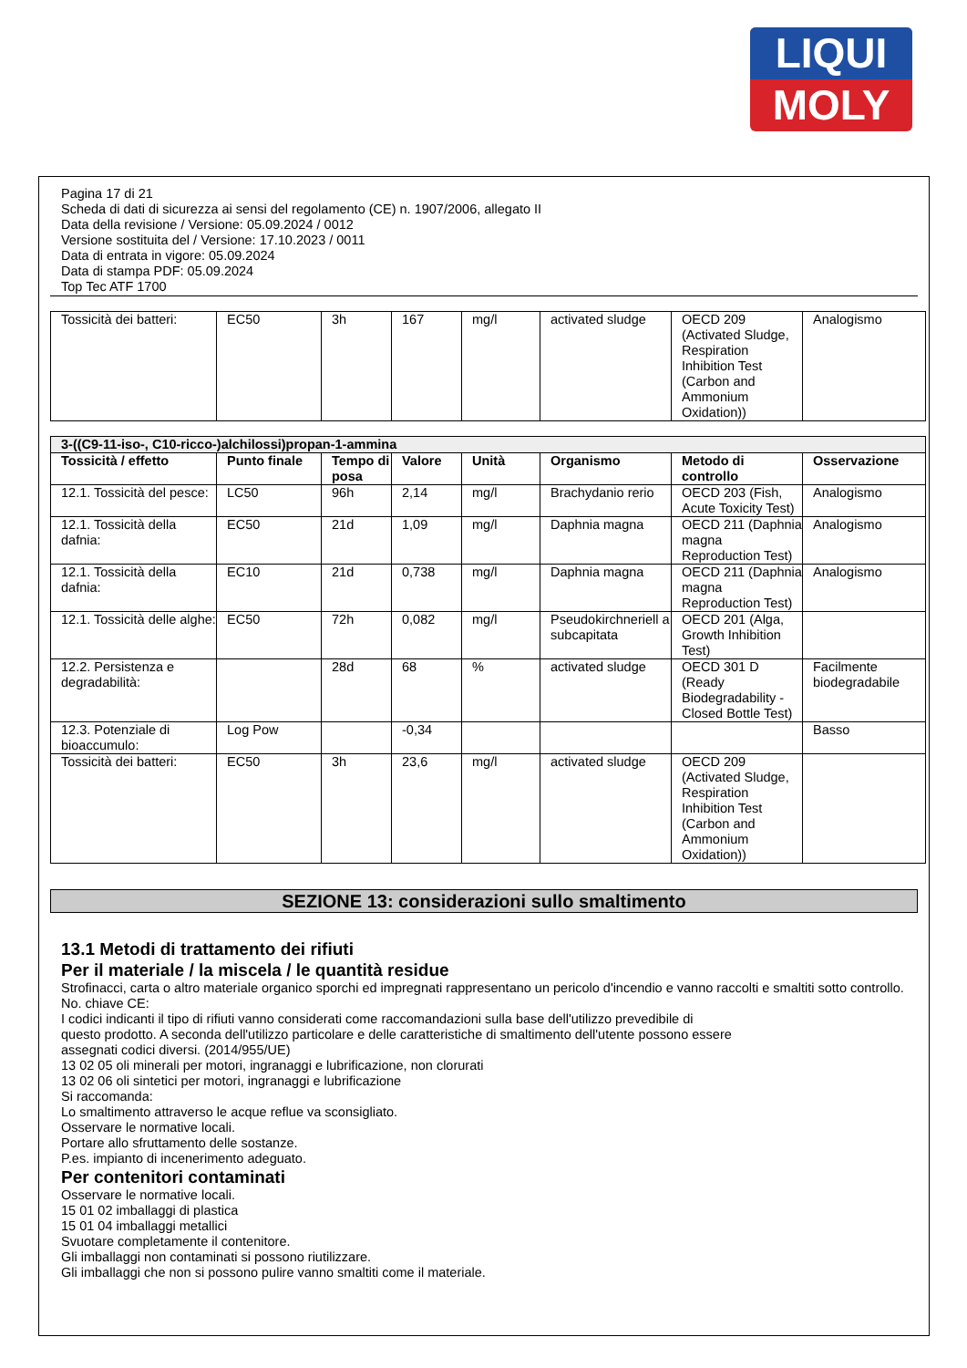LIQUI
MOLY
Pagina 17 di 21
Scheda di dati di sicurezza ai sensi del regolamento (CE) n. 1907/2006, allegato II
Data della revisione / Versione: 05.09.2024 / 0012
Versione sostituita del / Versione: 17.10.2023 / 0011
Data di entrata in vigore: 05.09.2024
Data di stampa PDF: 05.09.2024
Top Tec ATF 1700
| Tossicità dei batteri: | EC50 | 3h | 167 | mg/l | activated sludge | OECD 209 (Activated Sludge, Respiration Inhibition Test (Carbon and Ammonium Oxidation)) | Analogismo |
| 3-((C9-11-iso-, C10-ricco-)alchilossi)propan-1-ammina | | | | | | | |
| Tossicità / effetto | Punto finale | Tempo di posa | Valore | Unità | Organismo | Metodo di controllo | Osservazione |
| 12.1. Tossicità del pesce: | LC50 | 96h | 2,14 | mg/l | Brachydanio rerio | OECD 203 (Fish, Acute Toxicity Test) | Analogismo |
| 12.1. Tossicità della dafnia: | EC50 | 21d | 1,09 | mg/l | Daphnia magna | OECD 211 (Daphnia magna Reproduction Test) | Analogismo |
| 12.1. Tossicità della dafnia: | EC10 | 21d | 0,738 | mg/l | Daphnia magna | OECD 211 (Daphnia magna Reproduction Test) | Analogismo |
| 12.1. Tossicità delle alghe: | EC50 | 72h | 0,082 | mg/l | Pseudokirchneriell a subcapitata | OECD 201 (Alga, Growth Inhibition Test) | |
| 12.2. Persistenza e degradabilità: | | 28d | 68 | % | activated sludge | OECD 301 D (Ready Biodegradability - Closed Bottle Test) | Facilmente biodegradabile |
| 12.3. Potenziale di bioaccumulo: | Log Pow | | -0,34 | | | | Basso |
| Tossicità dei batteri: | EC50 | 3h | 23,6 | mg/l | activated sludge | OECD 209 (Activated Sludge, Respiration Inhibition Test (Carbon and Ammonium Oxidation)) | |
SEZIONE 13: considerazioni sullo smaltimento
13.1 Metodi di trattamento dei rifiuti
Per il materiale / la miscela / le quantità residue
Strofinacci, carta o altro materiale organico sporchi ed impregnati rappresentano un pericolo d'incendio e vanno raccolti e smaltiti sotto controllo.
No. chiave CE:
I codici indicanti il tipo di rifiuti vanno considerati come raccomandazioni sulla base dell'utilizzo prevedibile di
questo prodotto. A seconda dell'utilizzo particolare e delle caratteristiche di smaltimento dell'utente possono essere
assegnati codici diversi. (2014/955/UE)
13 02 05 oli minerali per motori, ingranaggi e lubrificazione, non clorurati
13 02 06 oli sintetici per motori, ingranaggi e lubrificazione
Si raccomanda:
Lo smaltimento attraverso le acque reflue va sconsigliato.
Osservare le normative locali.
Portare allo sfruttamento delle sostanze.
P.es. impianto di incenerimento adeguato.
Per contenitori contaminati
Osservare le normative locali.
15 01 02 imballaggi di plastica
15 01 04 imballaggi metallici
Svuotare completamente il contenitore.
Gli imballaggi non contaminati si possono riutilizzare.
Gli imballaggi che non si possono pulire vanno smaltiti come il materiale.